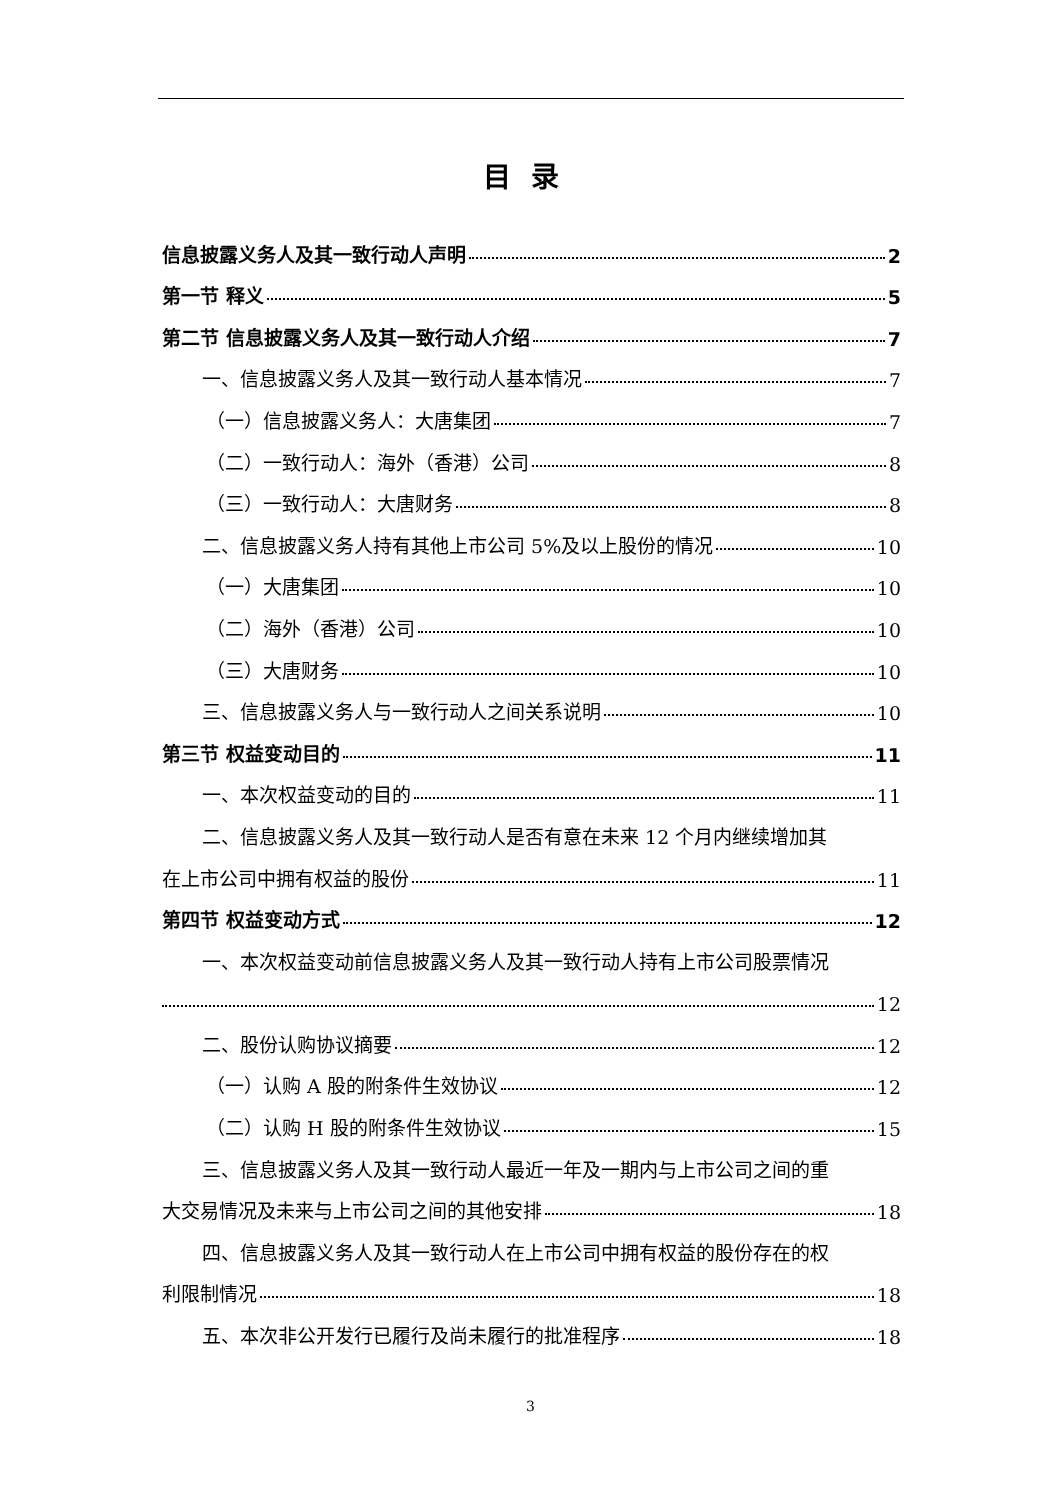目录
信息披露义务人及其一致行动人声明 2
第一节 释义 5
第二节 信息披露义务人及其一致行动人介绍 7
一、信息披露义务人及其一致行动人基本情况 7
（一）信息披露义务人：大唐集团 7
（二）一致行动人：海外（香港）公司 8
（三）一致行动人：大唐财务 8
二、信息披露义务人持有其他上市公司 5%及以上股份的情况 10
（一）大唐集团 10
（二）海外（香港）公司 10
（三）大唐财务 10
三、信息披露义务人与一致行动人之间关系说明 10
第三节 权益变动目的 11
一、本次权益变动的目的 11
二、信息披露义务人及其一致行动人是否有意在未来 12 个月内继续增加其
在上市公司中拥有权益的股份 11
第四节 权益变动方式 12
一、本次权益变动前信息披露义务人及其一致行动人持有上市公司股票情况
12
二、股份认购协议摘要 12
（一）认购 A 股的附条件生效协议 12
（二）认购 H 股的附条件生效协议 15
三、信息披露义务人及其一致行动人最近一年及一期内与上市公司之间的重
大交易情况及未来与上市公司之间的其他安排 18
四、信息披露义务人及其一致行动人在上市公司中拥有权益的股份存在的权
利限制情况 18
五、本次非公开发行已履行及尚未履行的批准程序 18
3